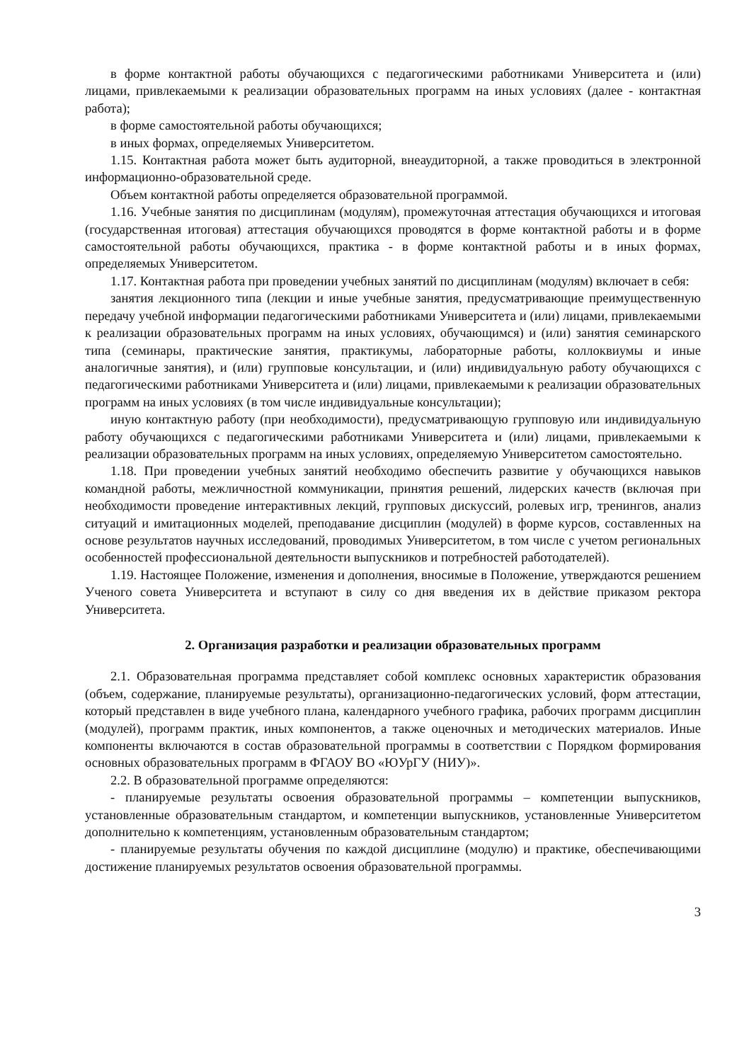в форме контактной работы обучающихся с педагогическими работниками Университета и (или) лицами, привлекаемыми к реализации образовательных программ на иных условиях (далее - контактная работа);
в форме самостоятельной работы обучающихся;
в иных формах, определяемых Университетом.
1.15. Контактная работа может быть аудиторной, внеаудиторной, а также проводиться в электронной информационно-образовательной среде.
Объем контактной работы определяется образовательной программой.
1.16. Учебные занятия по дисциплинам (модулям), промежуточная аттестация обучающихся и итоговая (государственная итоговая) аттестация обучающихся проводятся в форме контактной работы и в форме самостоятельной работы обучающихся, практика - в форме контактной работы и в иных формах, определяемых Университетом.
1.17. Контактная работа при проведении учебных занятий по дисциплинам (модулям) включает в себя:
занятия лекционного типа (лекции и иные учебные занятия, предусматривающие преимущественную передачу учебной информации педагогическими работниками Университета и (или) лицами, привлекаемыми к реализации образовательных программ на иных условиях, обучающимся) и (или) занятия семинарского типа (семинары, практические занятия, практикумы, лабораторные работы, коллоквиумы и иные аналогичные занятия), и (или) групповые консультации, и (или) индивидуальную работу обучающихся с педагогическими работниками Университета и (или) лицами, привлекаемыми к реализации образовательных программ на иных условиях (в том числе индивидуальные консультации);
иную контактную работу (при необходимости), предусматривающую групповую или индивидуальную работу обучающихся с педагогическими работниками Университета и (или) лицами, привлекаемыми к реализации образовательных программ на иных условиях, определяемую Университетом самостоятельно.
1.18. При проведении учебных занятий необходимо обеспечить развитие у обучающихся навыков командной работы, межличностной коммуникации, принятия решений, лидерских качеств (включая при необходимости проведение интерактивных лекций, групповых дискуссий, ролевых игр, тренингов, анализ ситуаций и имитационных моделей, преподавание дисциплин (модулей) в форме курсов, составленных на основе результатов научных исследований, проводимых Университетом, в том числе с учетом региональных особенностей профессиональной деятельности выпускников и потребностей работодателей).
1.19. Настоящее Положение, изменения и дополнения, вносимые в Положение, утверждаются решением Ученого совета Университета и вступают в силу со дня введения их в действие приказом ректора Университета.
2. Организация разработки и реализации образовательных программ
2.1. Образовательная программа представляет собой комплекс основных характеристик образования (объем, содержание, планируемые результаты), организационно-педагогических условий, форм аттестации, который представлен в виде учебного плана, календарного учебного графика, рабочих программ дисциплин (модулей), программ практик, иных компонентов, а также оценочных и методических материалов. Иные компоненты включаются в состав образовательной программы в соответствии с Порядком формирования основных образовательных программ в ФГАОУ ВО «ЮУрГУ (НИУ)».
2.2. В образовательной программе определяются:
- планируемые результаты освоения образовательной программы – компетенции выпускников, установленные образовательным стандартом, и компетенции выпускников, установленные Университетом дополнительно к компетенциям, установленным образовательным стандартом;
- планируемые результаты обучения по каждой дисциплине (модулю) и практике, обеспечивающими достижение планируемых результатов освоения образовательной программы.
3